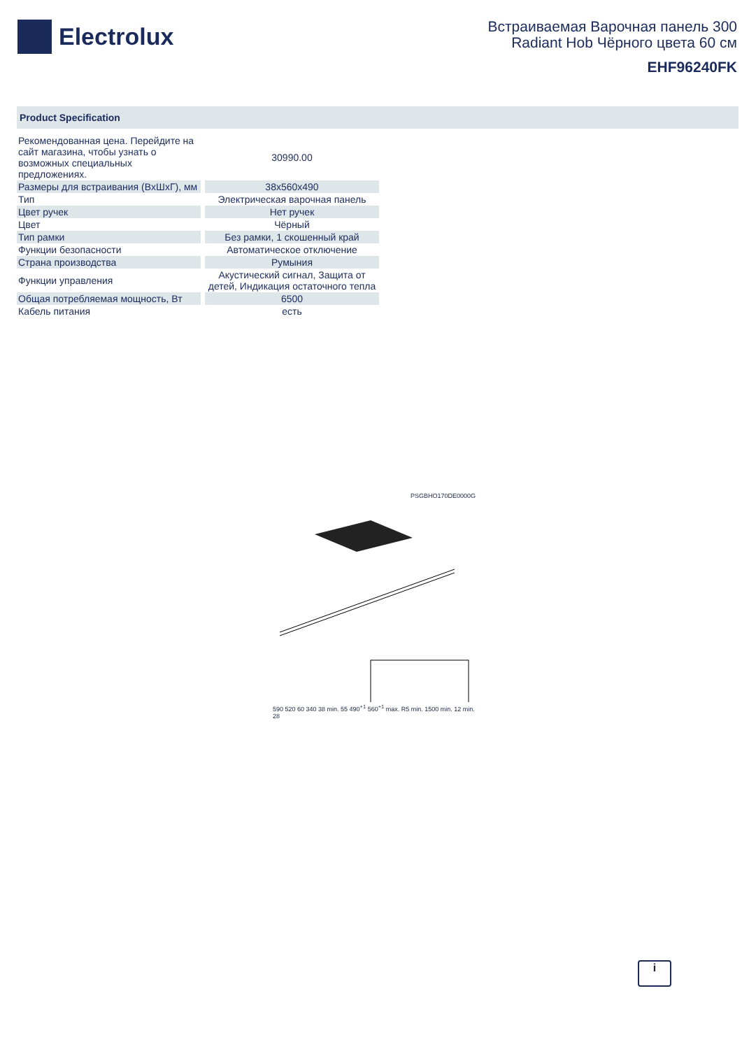Electrolux
Встраиваемая Варочная панель 300
Radiant Hob Чёрного цвета 60 см
EHF96240FK
Product Specification
| Рекомендованная цена. Перейдите на сайт магазина, чтобы узнать о возможных специальных предложениях. | 30990.00 |
| Размеры для встраивания (ВxШxГ), мм | 38x560x490 |
| Тип | Электрическая варочная панель |
| Цвет ручек | Нет ручек |
| Цвет | Чёрный |
| Тип рамки | Без рамки, 1 скошенный край |
| Функции безопасности | Автоматическое отключение |
| Страна производства | Румыния |
| Функции управления | Акустический сигнал, Защита от детей, Индикация остаточного тепла |
| Общая потребляемая мощность, Вт | 6500 |
| Кабель питания | есть |
PSGBHO170DE0000G
590 520 60 340 38 min. 55 490<sup>+1</sup> 560<sup>+1</sup> max. R5 min. 1500 min. 12 min. 28
i